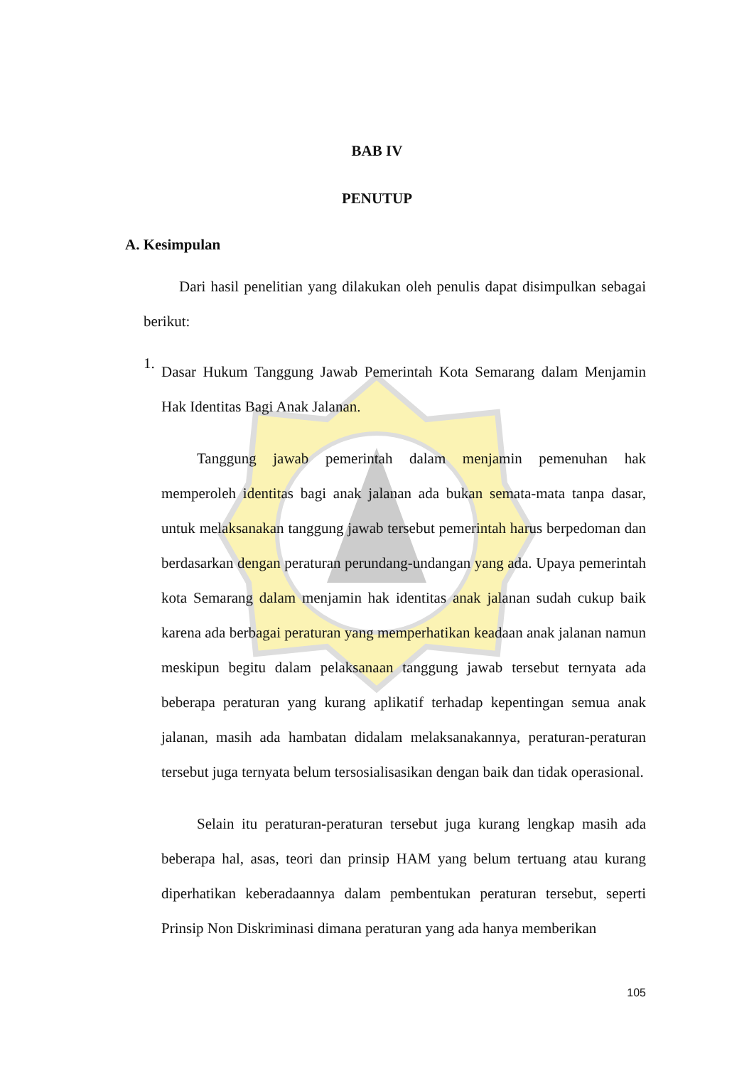BAB IV
PENUTUP
A. Kesimpulan
Dari hasil penelitian yang dilakukan oleh penulis dapat disimpulkan sebagai berikut:
1.
Dasar Hukum Tanggung Jawab Pemerintah Kota Semarang dalam Menjamin Hak Identitas Bagi Anak Jalanan.
Tanggung jawab pemerintah dalam menjamin pemenuhan hak memperoleh identitas bagi anak jalanan ada bukan semata-mata tanpa dasar, untuk melaksanakan tanggung jawab tersebut pemerintah harus berpedoman dan berdasarkan dengan peraturan perundang-undangan yang ada. Upaya pemerintah kota Semarang dalam menjamin hak identitas anak jalanan sudah cukup baik karena ada berbagai peraturan yang memperhatikan keadaan anak jalanan namun meskipun begitu dalam pelaksanaan tanggung jawab tersebut ternyata ada beberapa peraturan yang kurang aplikatif terhadap kepentingan semua anak jalanan, masih ada hambatan didalam melaksanakannya, peraturan-peraturan tersebut juga ternyata belum tersosialisasikan dengan baik dan tidak operasional.
Selain itu peraturan-peraturan tersebut juga kurang lengkap masih ada beberapa hal, asas, teori dan prinsip HAM yang belum tertuang atau kurang diperhatikan keberadaannya dalam pembentukan peraturan tersebut, seperti Prinsip Non Diskriminasi dimana peraturan yang ada hanya memberikan
105